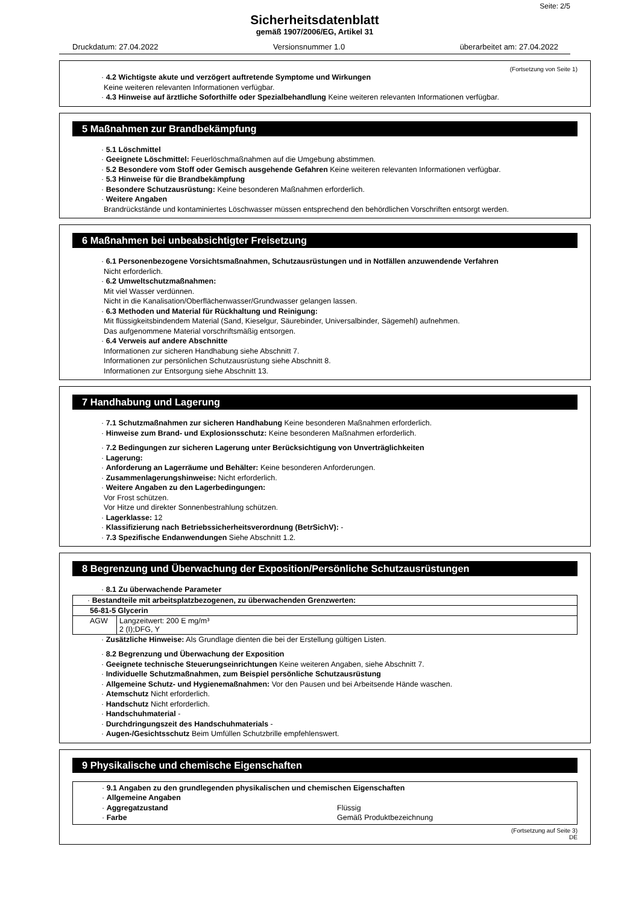Seite: 2/5
Sicherheitsdatenblatt
gemäß 1907/2006/EG, Artikel 31
Druckdatum: 27.04.2022 Versionsnummer 1.0 überarbeitet am: 27.04.2022
(Fortsetzung von Seite 1)
· 4.2 Wichtigste akute und verzögert auftretende Symptome und Wirkungen
Keine weiteren relevanten Informationen verfügbar.
· 4.3 Hinweise auf ärztliche Soforthilfe oder Spezialbehandlung Keine weiteren relevanten Informationen verfügbar.
5 Maßnahmen zur Brandbekämpfung
· 5.1 Löschmittel
· Geeignete Löschmittel: Feuerlöschmaßnahmen auf die Umgebung abstimmen.
· 5.2 Besondere vom Stoff oder Gemisch ausgehende Gefahren Keine weiteren relevanten Informationen verfügbar.
· 5.3 Hinweise für die Brandbekämpfung
· Besondere Schutzausrüstung: Keine besonderen Maßnahmen erforderlich.
· Weitere Angaben
Brandrückstände und kontaminiertes Löschwasser müssen entsprechend den behördlichen Vorschriften entsorgt werden.
6 Maßnahmen bei unbeabsichtigter Freisetzung
· 6.1 Personenbezogene Vorsichtsmaßnahmen, Schutzausrüstungen und in Notfällen anzuwendende Verfahren
Nicht erforderlich.
· 6.2 Umweltschutzmaßnahmen:
Mit viel Wasser verdünnen.
Nicht in die Kanalisation/Oberflächenwasser/Grundwasser gelangen lassen.
· 6.3 Methoden und Material für Rückhaltung und Reinigung:
Mit flüssigkeitsbindendem Material (Sand, Kieselgur, Säurebinder, Universalbinder, Sägemehl) aufnehmen.
Das aufgenommene Material vorschriftsmäßig entsorgen.
· 6.4 Verweis auf andere Abschnitte
Informationen zur sicheren Handhabung siehe Abschnitt 7.
Informationen zur persönlichen Schutzausrüstung siehe Abschnitt 8.
Informationen zur Entsorgung siehe Abschnitt 13.
7 Handhabung und Lagerung
· 7.1 Schutzmaßnahmen zur sicheren Handhabung Keine besonderen Maßnahmen erforderlich.
· Hinweise zum Brand- und Explosionsschutz: Keine besonderen Maßnahmen erforderlich.
· 7.2 Bedingungen zur sicheren Lagerung unter Berücksichtigung von Unverträglichkeiten
· Lagerung:
· Anforderung an Lagerräume und Behälter: Keine besonderen Anforderungen.
· Zusammenlagerungshinweise: Nicht erforderlich.
· Weitere Angaben zu den Lagerbedingungen:
Vor Frost schützen.
Vor Hitze und direkter Sonnenbestrahlung schützen.
· Lagerklasse: 12
· Klassifizierung nach Betriebssicherheitsverordnung (BetrSichV): -
· 7.3 Spezifische Endanwendungen Siehe Abschnitt 1.2.
8 Begrenzung und Überwachung der Exposition/Persönliche Schutzausrüstungen
· 8.1 Zu überwachende Parameter
| · Bestandteile mit arbeitsplatzbezogenen, zu überwachenden Grenzwerten: | |
| 56-81-5 Glycerin | |
| AGW | Langzeitwert: 200 E mg/m³ 2 (I);DFG, Y |
· Zusätzliche Hinweise: Als Grundlage dienten die bei der Erstellung gültigen Listen.
· 8.2 Begrenzung und Überwachung der Exposition
· Geeignete technische Steuerungseinrichtungen Keine weiteren Angaben, siehe Abschnitt 7.
· Individuelle Schutzmaßnahmen, zum Beispiel persönliche Schutzausrüstung
· Allgemeine Schutz- und Hygienemaßnahmen: Vor den Pausen und bei Arbeitsende Hände waschen.
· Atemschutz Nicht erforderlich.
· Handschutz Nicht erforderlich.
· Handschuhmaterial -
· Durchdringungszeit des Handschuhmaterials -
· Augen-/Gesichtsschutz Beim Umfüllen Schutzbrille empfehlenswert.
9 Physikalische und chemische Eigenschaften
· 9.1 Angaben zu den grundlegenden physikalischen und chemischen Eigenschaften
· Allgemeine Angaben
· Aggregatzustand Flüssig
· Farbe Gemäß Produktbezeichnung
(Fortsetzung auf Seite 3)
DE